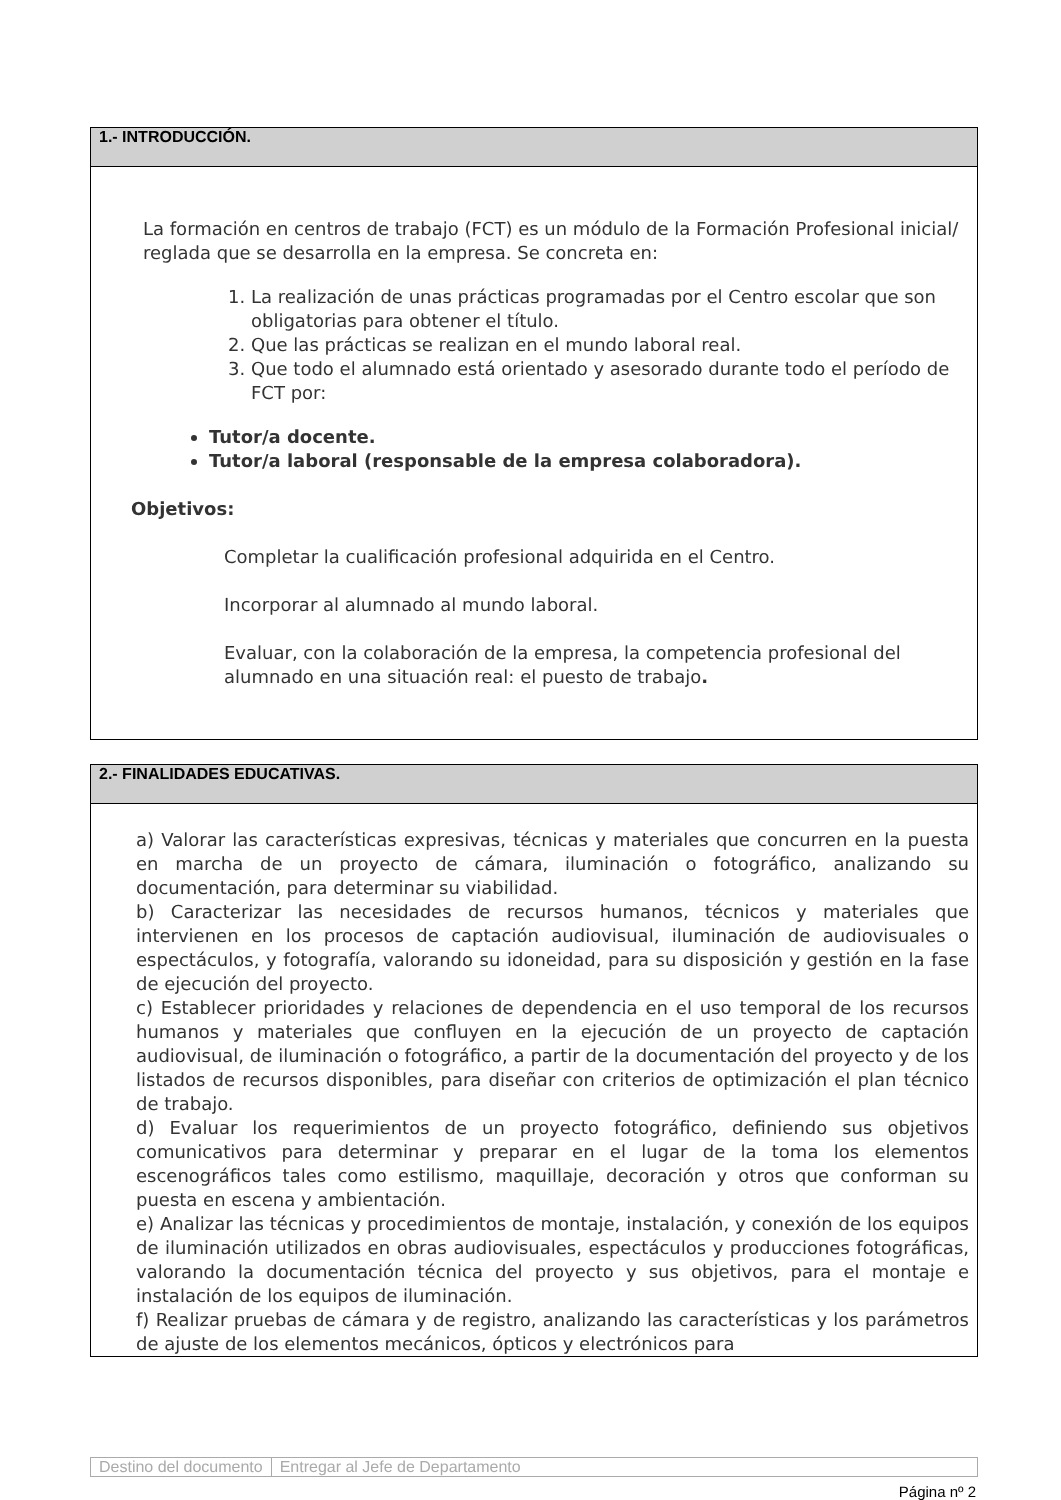1.- INTRODUCCIÓN.
La formación en centros de trabajo (FCT) es un módulo de la Formación Profesional inicial/ reglada que se desarrolla en la empresa. Se concreta en:
1. La realización de unas prácticas programadas por el Centro escolar que son obligatorias para obtener el título.
2. Que las prácticas se realizan en el mundo laboral real.
3. Que todo el alumnado está orientado y asesorado durante todo el período de FCT por:
Tutor/a docente.
Tutor/a laboral (responsable de la empresa colaboradora).
Objetivos:
Completar la cualificación profesional adquirida en el Centro.
Incorporar al alumnado al mundo laboral.
Evaluar, con la colaboración de la empresa, la competencia profesional del alumnado en una situación real: el puesto de trabajo.
2.- FINALIDADES EDUCATIVAS.
a) Valorar las características expresivas, técnicas y materiales que concurren en la puesta en marcha de un proyecto de cámara, iluminación o fotográfico, analizando su documentación, para determinar su viabilidad.
b) Caracterizar las necesidades de recursos humanos, técnicos y materiales que intervienen en los procesos de captación audiovisual, iluminación de audiovisuales o espectáculos, y fotografía, valorando su idoneidad, para su disposición y gestión en la fase de ejecución del proyecto.
c) Establecer prioridades y relaciones de dependencia en el uso temporal de los recursos humanos y materiales que confluyen en la ejecución de un proyecto de captación audiovisual, de iluminación o fotográfico, a partir de la documentación del proyecto y de los listados de recursos disponibles, para diseñar con criterios de optimización el plan técnico de trabajo.
d) Evaluar los requerimientos de un proyecto fotográfico, definiendo sus objetivos comunicativos para determinar y preparar en el lugar de la toma los elementos escenográficos tales como estilismo, maquillaje, decoración y otros que conforman su puesta en escena y ambientación.
e) Analizar las técnicas y procedimientos de montaje, instalación, y conexión de los equipos de iluminación utilizados en obras audiovisuales, espectáculos y producciones fotográficas, valorando la documentación técnica del proyecto y sus objetivos, para el montaje e instalación de los equipos de iluminación.
f) Realizar pruebas de cámara y de registro, analizando las características y los parámetros de ajuste de los elementos mecánicos, ópticos y electrónicos para
Destino del documento Entregar al Jefe de Departamento
Página nº 2